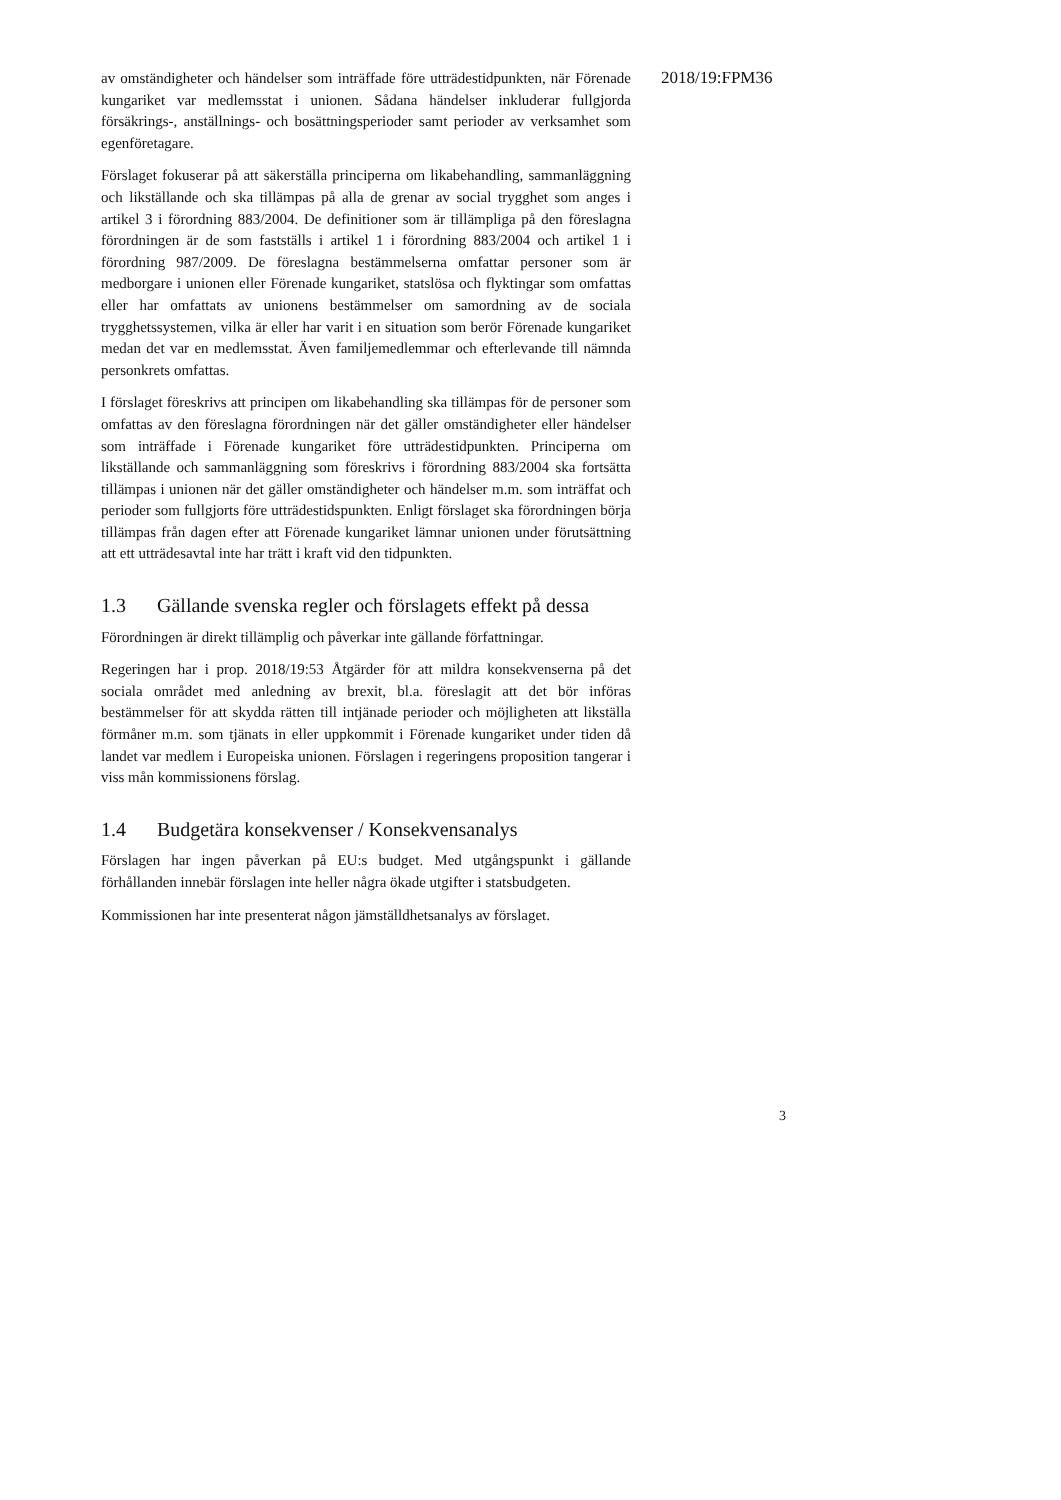av omständigheter och händelser som inträffade före utträdestidpunkten, när Förenade kungariket var medlemsstat i unionen. Sådana händelser inkluderar fullgjorda försäkrings-, anställnings- och bosättningsperioder samt perioder av verksamhet som egenföretagare.
Förslaget fokuserar på att säkerställa principerna om likabehandling, sammanläggning och likställande och ska tillämpas på alla de grenar av social trygghet som anges i artikel 3 i förordning 883/2004. De definitioner som är tillämpliga på den föreslagna förordningen är de som fastställs i artikel 1 i förordning 883/2004 och artikel 1 i förordning 987/2009. De föreslagna bestämmelserna omfattar personer som är medborgare i unionen eller Förenade kungariket, statslösa och flyktingar som omfattas eller har omfattats av unionens bestämmelser om samordning av de sociala trygghetssystemen, vilka är eller har varit i en situation som berör Förenade kungariket medan det var en medlemsstat. Även familjemedlemmar och efterlevande till nämnda personkrets omfattas.
I förslaget föreskrivs att principen om likabehandling ska tillämpas för de personer som omfattas av den föreslagna förordningen när det gäller omständigheter eller händelser som inträffade i Förenade kungariket före utträdestidpunkten. Principerna om likställande och sammanläggning som föreskrivs i förordning 883/2004 ska fortsätta tillämpas i unionen när det gäller omständigheter och händelser m.m. som inträffat och perioder som fullgjorts före utträdestidspunkten. Enligt förslaget ska förordningen börja tillämpas från dagen efter att Förenade kungariket lämnar unionen under förutsättning att ett utträdesavtal inte har trätt i kraft vid den tidpunkten.
1.3 Gällande svenska regler och förslagets effekt på dessa
Förordningen är direkt tillämplig och påverkar inte gällande författningar.
Regeringen har i prop. 2018/19:53 Åtgärder för att mildra konsekvenserna på det sociala området med anledning av brexit, bl.a. föreslagit att det bör införas bestämmelser för att skydda rätten till intjänade perioder och möjligheten att likställa förmåner m.m. som tjänats in eller uppkommit i Förenade kungariket under tiden då landet var medlem i Europeiska unionen. Förslagen i regeringens proposition tangerar i viss mån kommissionens förslag.
1.4 Budgetära konsekvenser / Konsekvensanalys
Förslagen har ingen påverkan på EU:s budget. Med utgångspunkt i gällande förhållanden innebär förslagen inte heller några ökade utgifter i statsbudgeten.
Kommissionen har inte presenterat någon jämställdhetsanalys av förslaget.
2018/19:FPM36
3